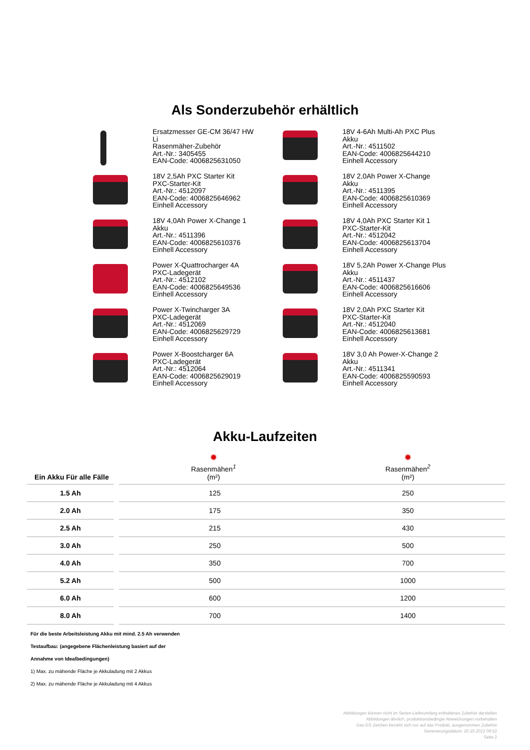Als Sonderzubehör erhältlich
Ersatzmesser GE-CM 36/47 HW
Li
Rasenmäher-Zubehör
Art.-Nr.: 3405455
EAN-Code: 4006825631050
18V 4-6Ah Multi-Ah PXC Plus
Akku
Art.-Nr.: 4511502
EAN-Code: 4006825644210
Einhell Accessory
18V 2,5Ah PXC Starter Kit
PXC-Starter-Kit
Art.-Nr.: 4512097
EAN-Code: 4006825646962
Einhell Accessory
18V 2,0Ah Power X-Change
Akku
Art.-Nr.: 4511395
EAN-Code: 4006825610369
Einhell Accessory
18V 4,0Ah Power X-Change 1
Akku
Art.-Nr.: 4511396
EAN-Code: 4006825610376
Einhell Accessory
18V 4,0Ah PXC Starter Kit 1
PXC-Starter-Kit
Art.-Nr.: 4512042
EAN-Code: 4006825613704
Einhell Accessory
Power X-Quattrocharger 4A
PXC-Ladegerät
Art.-Nr.: 4512102
EAN-Code: 4006825649536
Einhell Accessory
18V 5,2Ah Power X-Change Plus
Akku
Art.-Nr.: 4511437
EAN-Code: 4006825616606
Einhell Accessory
Power X-Twincharger 3A
PXC-Ladegerät
Art.-Nr.: 4512069
EAN-Code: 4006825629729
Einhell Accessory
18V 2,0Ah PXC Starter Kit
PXC-Starter-Kit
Art.-Nr.: 4512040
EAN-Code: 4006825613681
Einhell Accessory
Power X-Boostcharger 6A
PXC-Ladegerät
Art.-Nr.: 4512064
EAN-Code: 4006825629019
Einhell Accessory
18V 3,0 Ah Power-X-Change 2
Akku
Art.-Nr.: 4511341
EAN-Code: 4006825590593
Einhell Accessory
Akku-Laufzeiten
| Ein Akku Für alle Fälle | ✹ Rasenmähen<sup>1</sup> (m²) | ✹ Rasenmähen<sup>2</sup> (m²) |
| --- | --- | --- |
| 1.5 Ah | 125 | 250 |
| 2.0 Ah | 175 | 350 |
| 2.5 Ah | 215 | 430 |
| 3.0 Ah | 250 | 500 |
| 4.0 Ah | 350 | 700 |
| 5.2 Ah | 500 | 1000 |
| 6.0 Ah | 600 | 1200 |
| 8.0 Ah | 700 | 1400 |
Für die beste Arbeitsleistung Akku mit mind. 2.5 Ah verwenden
Testaufbau: (angegebene Flächenleistung basiert auf der
Annahme von Idealbedingungen)
1) Max. zu mähende Fläche je Akkuladung mit 2 Akkus
2) Max. zu mähende Fläche je Akkuladung mit 4 Akkus
Abbildungen können nicht im Serien-Lieferumfang enthaltenes Zubehör darstellen
Abbildungen ähnlich, produktionsbedingte Abweichungen vorbehalten
Das GS Zeichen bezieht sich nur auf das Produkt, ausgenommen Zubehör
Generierungsdatum: 20.10.2022 09:52
Seite 2